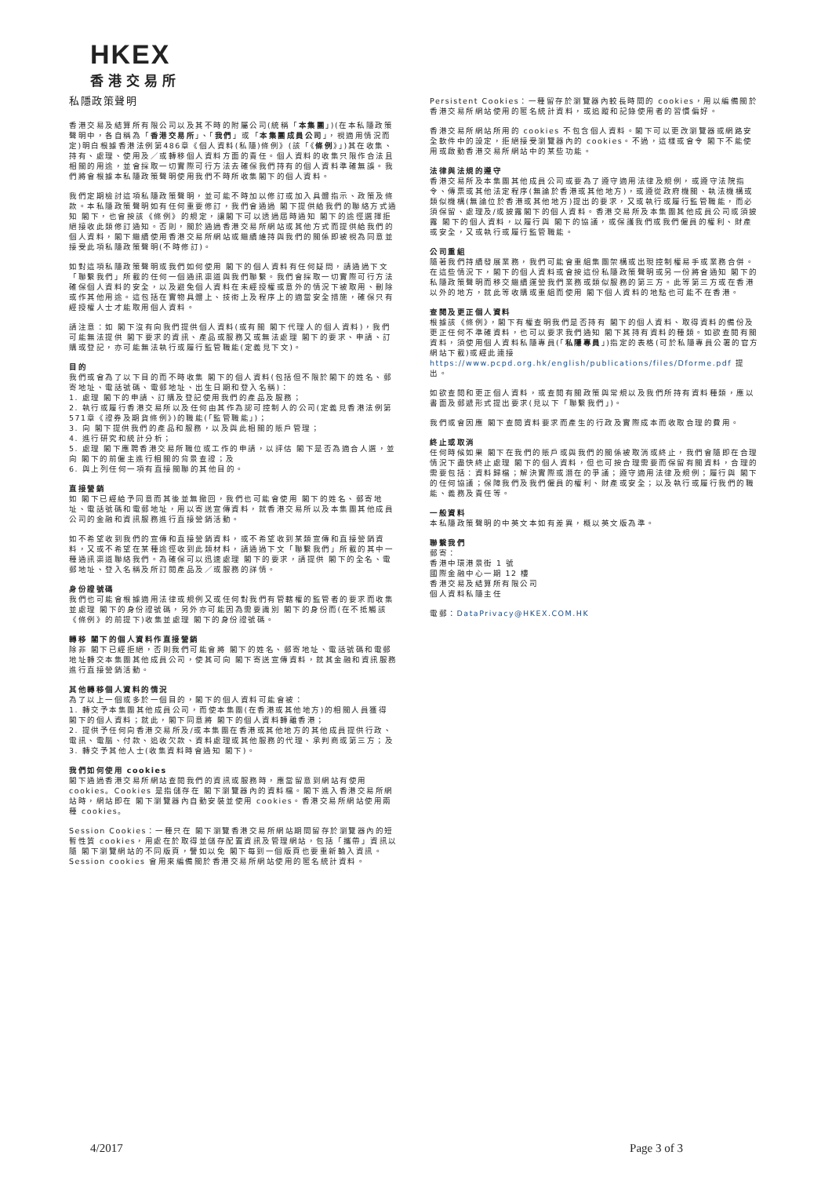HKEX
香港交易所
私隱政策聲明
香港交易及結算所有限公司以及其不時的附屬公司(統稱「本集團」)(在本私隱政策聲明中，各自稱為「香港交易所」、「我們」或「本集團成員公司」，視適用情況而定)明白根據香港法例第486章《個人資料(私隱)條例》(該「《條例》」)其在收集、持有、處理、使用及／或轉移個人資料方面的責任。個人資料的收集只限作合法且相關的用途，並會採取一切實際可行方法去確保我們持有的個人資料準確無誤。我們將會根據本私隱政策聲明使用我們不時所收集閣下的個人資料。
我們定期檢討這項私隱政策聲明，並可能不時加以修訂或加入具體指示、政策及條款。本私隱政策聲明如有任何重要修訂，我們會通過 閣下提供給我們的聯絡方式通知 閣下，也會按該《條例》的規定，讓閣下可以透過屆時通知 閣下的途徑選擇拒絕接收此類修訂通知。否則，關於通過香港交易所網站或其他方式而提供給我們的個人資料，閣下繼續使用香港交易所網站或繼續維持與我們的關係即被視為同意並接受此項私隱政策聲明(不時修訂)。
如對這項私隱政策聲明或我們如何使用 閣下的個人資料有任何疑問，請通過下文「聯繫我們」所載的任何一個通訊渠道與我們聯繫。我們會採取一切實際可行方法確保個人資料的安全，以及避免個人資料在未經授權或意外的情況下被取用、刪除或作其他用途。這包括在實物具體上、技術上及程序上的適當安全措施，確保只有經授權人士才能取用個人資料。
請注意：如 閣下沒有向我們提供個人資料(或有關 閣下代理人的個人資料)，我們可能無法提供 閣下要求的資訊、產品或服務又或無法處理 閣下的要求、申請、訂購或登記，亦可能無法執行或履行監管職能(定義見下文)。
目的
我們或會為了以下目的而不時收集 閣下的個人資料(包括但不限於閣下的姓名、郵寄地址、電話號碼、電郵地址、出生日期和登入名稱)：
1. 處理 閣下的申請、訂購及登記使用我們的產品及服務；
2. 執行或履行香港交易所以及任何由其作為認可控制人的公司(定義見香港法例第571章《證券及期貨條例》)的職能(「監管職能」)；
3. 向 閣下提供我們的產品和服務，以及與此相關的賬戶管理；
4. 進行研究和統計分析；
5. 處理 閣下應聘香港交易所職位或工作的申請，以評估 閣下是否為適合人選，並向 閣下的前僱主進行相關的背景查證；及
6. 與上列任何一項有直接關聯的其他目的。
直接營銷
如 閣下已經給予同意而其後並無撤回，我們也可能會使用 閣下的姓名、郵寄地址、電話號碼和電郵地址，用以寄送宣傳資料，就香港交易所以及本集團其他成員公司的金融和資訊服務進行直接營銷活動。
如不希望收到我們的宣傳和直接營銷資料，或不希望收到某類宣傳和直接營銷資料，又或不希望在某種途徑收到此類材料，請通過下文「聯繫我們」所載的其中一種通訊渠道聯絡我們。為確保可以迅速處理 閣下的要求，請提供 閣下的全名、電郵地址、登入名稱及所訂閱產品及／或服務的詳情。
身份證號碼
我們也可能會根據適用法律或規例又或任何對我們有管轄權的監管者的要求而收集並處理 閣下的身份證號碼，另外亦可能因為需要識別 閣下的身份而(在不抵觸該《條例》的前提下)收集並處理 閣下的身份證號碼。
轉移 閣下的個人資料作直接營銷
除非 閣下已經拒絕，否則我們可能會將 閣下的姓名、郵寄地址、電話號碼和電郵地址轉交本集團其他成員公司，使其可向 閣下寄送宣傳資料，就其金融和資訊服務進行直接營銷活動。
其他轉移個人資料的情況
為了以上一個或多於一個目的，閣下的個人資料可能會被：
1. 轉交予本集團其他成員公司，而使本集團(在香港或其他地方)的相關人員獲得 閣下的個人資料；就此，閣下同意將 閣下的個人資料轉離香港；
2. 提供予任何向香港交易所及/或本集團在香港或其他地方的其他成員提供行政、電訊、電腦、付款、追收欠款、資料處理或其他服務的代理、承判商或第三方；及
3. 轉交予其他人士(收集資料時會通知 閣下)。
我們如何使用 cookies
閣下通過香港交易所網站查閱我們的資訊或服務時，應當留意到網站有使用 cookies。Cookies 是指儲存在 閣下瀏覽器內的資料檔。閣下進入香港交易所網站時，網站即在 閣下瀏覽器內自動安裝並使用 cookies。香港交易所網站使用兩種 cookies。
Session Cookies：一種只在 閣下瀏覽香港交易所網站期間留存於瀏覽器內的短暫性質 cookies，用處在於取得並儲存配置資訊及管理網站，包括「攜帶」資訊以隨 閣下瀏覽網站的不同版頁，譬如以免 閣下每到一個版頁也要重新輸入資訊。Session cookies 會用來編備關於香港交易所網站使用的匿名統計資料。
Persistent Cookies：一種留存於瀏覽器內較長時間的 cookies，用以編備關於香港交易所網站使用的匿名統計資料，或追蹤和記錄使用者的習慣偏好。
香港交易所網站所用的 cookies 不包含個人資料。閣下可以更改瀏覽器或網路安全軟件中的設定，拒絕接受瀏覽器內的 cookies。不過，這樣或會令 閣下不能使用或啟動香港交易所網站中的某些功能。
法律與法規的遵守
香港交易所及本集團其他成員公司或要為了遵守適用法律及規例，或遵守法院指令、傳票或其他法定程序(無論於香港或其他地方)，或遵從政府機關、執法機構或類似機構(無論位於香港或其他地方)提出的要求，又或執行或履行監管職能，而必須保留、處理及/或披露閣下的個人資料。香港交易所及本集團其他成員公司或須披露 閣下的個人資料，以履行與 閣下的協議，或保護我們或我們僱員的權利、財產或安全，又或執行或履行監管職能。
公司重組
隨著我們持續發展業務，我們可能會重組集團架構或出現控制權易手或業務合併。在這些情況下，閣下的個人資料或會按這份私隱政策聲明或另一份將會通知 閣下的私隱政策聲明而移交繼續運營我們業務或類似服務的第三方。此等第三方或在香港以外的地方，就此等收購或重組而使用 閣下個人資料的地點也可能不在香港。
查閱及更正個人資料
根據該《條例》，閣下有權查明我們是否持有 閣下的個人資料、取得資料的備份及更正任何不準確資料，也可以要求我們通知 閣下其持有資料的種類。如欲查閱有關資料，須使用個人資料私隱專員(「私隱專員」)指定的表格(可於私隱專員公署的官方網站下載)或經此連接
https://www.pcpd.org.hk/english/publications/files/Dforme.pdf 提出。
如欲查閱和更正個人資料，或查閱有關政策與常規以及我們所持有資料種類，應以書面及郵遞形式提出要求(見以下「聯繫我們」)。
我們或會因應 閣下查閱資料要求而產生的行政及實際成本而收取合理的費用。
終止或取消
任何時候如果 閣下在我們的賬戶或與我們的關係被取消或終止，我們會隨即在合理情況下盡快終止處理 閣下的個人資料，但也可按合理需要而保留有關資料，合理的需要包括：資料歸檔；解決實際或潛在的爭議；遵守適用法律及規例；履行與 閣下的任何協議；保障我們及我們僱員的權利、財產或安全；以及執行或履行我們的職能、義務及責任等。
一般資料
本私隱政策聲明的中英文本如有差異，概以英文版為準。
聯繫我們
郵寄：
香港中環港景街 1 號
國際金融中心一期 12 樓
香港交易及結算所有限公司
個人資料私隱主任
電郵：DataPrivacy@HKEX.COM.HK
4/2017 Page 3 of 3